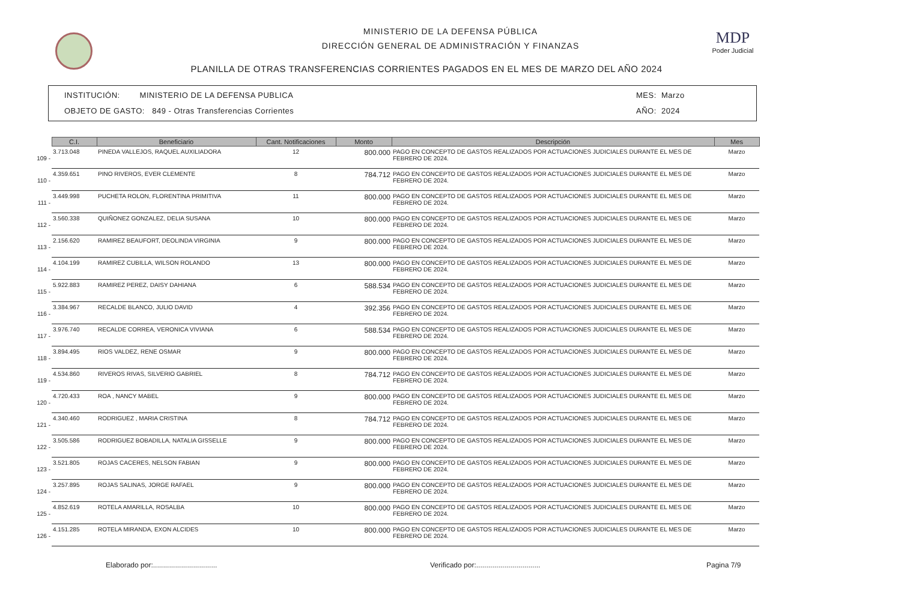MINISTERIO DE LA DEFENSA PÚBLICA
DIRECCIÓN GENERAL DE ADMINISTRACIÓN Y FINANZAS
PLANILLA DE OTRAS TRANSFERENCIAS CORRIENTES PAGADOS EN EL MES DE MARZO DEL AÑO 2024
MDP
Poder Judicial
INSTITUCIÓN: MINISTERIO DE LA DEFENSA PUBLICA
OBJETO DE GASTO: 849 - Otras Transferencias Corrientes
MES: Marzo
AÑO: 2024
| | C.I. | Beneficiario | Cant. Notificaciones | Monto | Descripción | Mes |
| --- | --- | --- | --- | --- | --- | --- |
| 109 - | 3.713.048 | PINEDA VALLEJOS, RAQUEL AUXILIADORA | 12 | 800.000 | PAGO EN CONCEPTO DE GASTOS REALIZADOS POR ACTUACIONES JUDICIALES DURANTE EL MES DE FEBRERO DE 2024. | Marzo |
| 110 - | 4.359.651 | PINO RIVEROS, EVER CLEMENTE | 8 | 784.712 | PAGO EN CONCEPTO DE GASTOS REALIZADOS POR ACTUACIONES JUDICIALES DURANTE EL MES DE FEBRERO DE 2024. | Marzo |
| 111 - | 3.449.998 | PUCHETA ROLON, FLORENTINA PRIMITIVA | 11 | 800.000 | PAGO EN CONCEPTO DE GASTOS REALIZADOS POR ACTUACIONES JUDICIALES DURANTE EL MES DE FEBRERO DE 2024. | Marzo |
| 112 - | 3.560.338 | QUIÑONEZ GONZALEZ, DELIA SUSANA | 10 | 800.000 | PAGO EN CONCEPTO DE GASTOS REALIZADOS POR ACTUACIONES JUDICIALES DURANTE EL MES DE FEBRERO DE 2024. | Marzo |
| 113 - | 2.156.620 | RAMIREZ BEAUFORT, DEOLINDA VIRGINIA | 9 | 800.000 | PAGO EN CONCEPTO DE GASTOS REALIZADOS POR ACTUACIONES JUDICIALES DURANTE EL MES DE FEBRERO DE 2024. | Marzo |
| 114 - | 4.104.199 | RAMIREZ CUBILLA, WILSON ROLANDO | 13 | 800.000 | PAGO EN CONCEPTO DE GASTOS REALIZADOS POR ACTUACIONES JUDICIALES DURANTE EL MES DE FEBRERO DE 2024. | Marzo |
| 115 - | 5.922.883 | RAMIREZ PEREZ, DAISY DAHIANA | 6 | 588.534 | PAGO EN CONCEPTO DE GASTOS REALIZADOS POR ACTUACIONES JUDICIALES DURANTE EL MES DE FEBRERO DE 2024. | Marzo |
| 116 - | 3.384.967 | RECALDE BLANCO, JULIO DAVID | 4 | 392.356 | PAGO EN CONCEPTO DE GASTOS REALIZADOS POR ACTUACIONES JUDICIALES DURANTE EL MES DE FEBRERO DE 2024. | Marzo |
| 117 - | 3.976.740 | RECALDE CORREA, VERONICA VIVIANA | 6 | 588.534 | PAGO EN CONCEPTO DE GASTOS REALIZADOS POR ACTUACIONES JUDICIALES DURANTE EL MES DE FEBRERO DE 2024. | Marzo |
| 118 - | 3.894.495 | RIOS VALDEZ, RENE OSMAR | 9 | 800.000 | PAGO EN CONCEPTO DE GASTOS REALIZADOS POR ACTUACIONES JUDICIALES DURANTE EL MES DE FEBRERO DE 2024. | Marzo |
| 119 - | 4.534.860 | RIVEROS RIVAS, SILVERIO GABRIEL | 8 | 784.712 | PAGO EN CONCEPTO DE GASTOS REALIZADOS POR ACTUACIONES JUDICIALES DURANTE EL MES DE FEBRERO DE 2024. | Marzo |
| 120 - | 4.720.433 | ROA , NANCY MABEL | 9 | 800.000 | PAGO EN CONCEPTO DE GASTOS REALIZADOS POR ACTUACIONES JUDICIALES DURANTE EL MES DE FEBRERO DE 2024. | Marzo |
| 121 - | 4.340.460 | RODRIGUEZ , MARIA CRISTINA | 8 | 784.712 | PAGO EN CONCEPTO DE GASTOS REALIZADOS POR ACTUACIONES JUDICIALES DURANTE EL MES DE FEBRERO DE 2024. | Marzo |
| 122 - | 3.505.586 | RODRIGUEZ BOBADILLA, NATALIA GISSELLE | 9 | 800.000 | PAGO EN CONCEPTO DE GASTOS REALIZADOS POR ACTUACIONES JUDICIALES DURANTE EL MES DE FEBRERO DE 2024. | Marzo |
| 123 - | 3.521.805 | ROJAS CACERES, NELSON FABIAN | 9 | 800.000 | PAGO EN CONCEPTO DE GASTOS REALIZADOS POR ACTUACIONES JUDICIALES DURANTE EL MES DE FEBRERO DE 2024. | Marzo |
| 124 - | 3.257.895 | ROJAS SALINAS, JORGE RAFAEL | 9 | 800.000 | PAGO EN CONCEPTO DE GASTOS REALIZADOS POR ACTUACIONES JUDICIALES DURANTE EL MES DE FEBRERO DE 2024. | Marzo |
| 125 - | 4.852.619 | ROTELA AMARILLA, ROSALBA | 10 | 800.000 | PAGO EN CONCEPTO DE GASTOS REALIZADOS POR ACTUACIONES JUDICIALES DURANTE EL MES DE FEBRERO DE 2024. | Marzo |
| 126 - | 4.151.285 | ROTELA MIRANDA, EXON ALCIDES | 10 | 800.000 | PAGO EN CONCEPTO DE GASTOS REALIZADOS POR ACTUACIONES JUDICIALES DURANTE EL MES DE FEBRERO DE 2024. | Marzo |
Elaborado por:................................ Verificado por:................................ Pagina 7/9